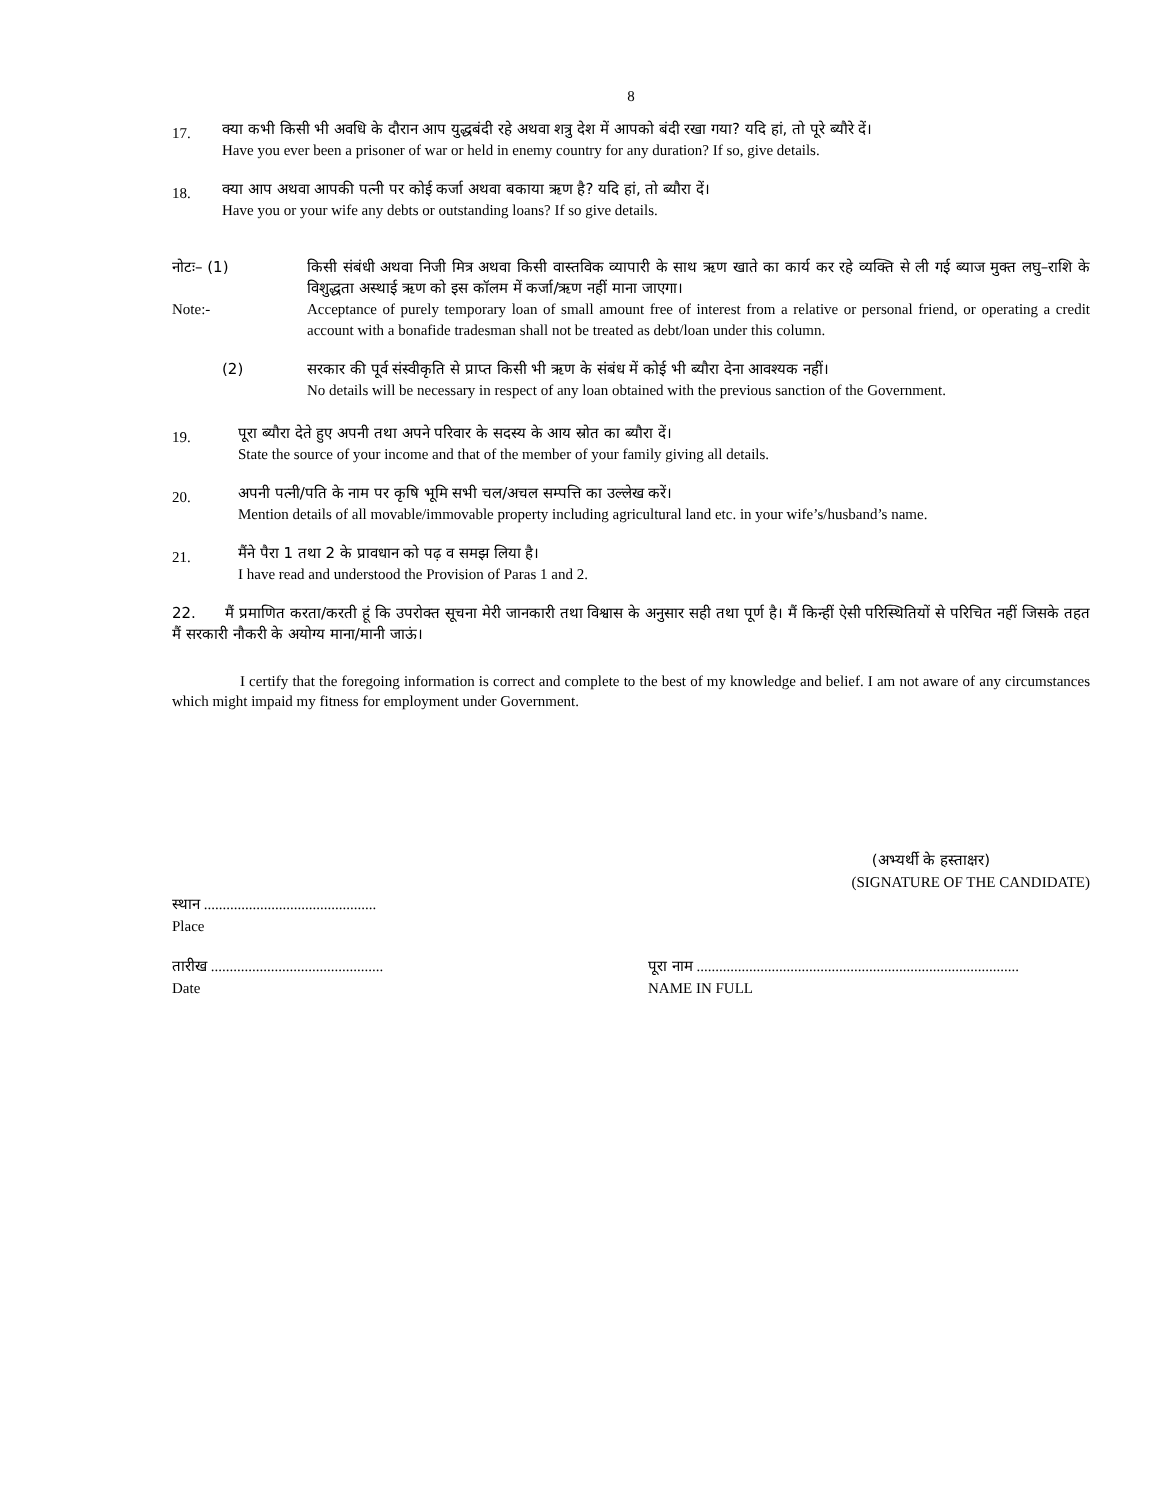8
17.
क्या कभी किसी भी अवधि के दौरान आप युद्धबंदी रहे अथवा शत्रु देश में आपको बंदी रखा गया? यदि हां, तो पूरे ब्यौरे दें।
Have you ever been a prisoner of war or held in enemy country for any duration? If so, give details.
18.
क्या आप अथवा आपकी पत्नी पर कोई कर्जा अथवा बकाया ऋण है? यदि हां, तो ब्यौरा दें।
Have you or your wife any debts or outstanding loans? If so give details.
नोटः– (1) किसी संबंधी अथवा निजी मित्र अथवा किसी वास्तविक व्यापारी के साथ ऋण खाते का कार्य कर रहे व्यक्ति से ली गई ब्याज मुक्त लघु–राशि के विशुद्धता अस्थाई ऋण को इस कॉलम में कर्जा/ऋण नहीं माना जाएगा।
Note:- Acceptance of purely temporary loan of small amount free of interest from a relative or personal friend, or operating a credit account with a bonafide tradesman shall not be treated as debt/loan under this column.
(2) सरकार की पूर्व संस्वीकृति से प्राप्त किसी भी ऋण के संबंध में कोई भी ब्यौरा देना आवश्यक नहीं।
No details will be necessary in respect of any loan obtained with the previous sanction of the Government.
19.
पूरा ब्यौरा देते हुए अपनी तथा अपने परिवार के सदस्य के आय स्रोत का ब्यौरा दें।
State the source of your income and that of the member of your family giving all details.
20.
अपनी पत्नी/पति के नाम पर कृषि भूमि सभी चल/अचल सम्पत्ति का उल्लेख करें।
Mention details of all movable/immovable property including agricultural land etc. in your wife’s/husband’s name.
21.
मैंने पैरा 1 तथा 2 के प्रावधान को पढ़ व समझ लिया है।
I have read and understood the Provision of Paras 1 and 2.
22. मैं प्रमाणित करता/करती हूं कि उपरोक्त सूचना मेरी जानकारी तथा विश्वास के अनुसार सही तथा पूर्ण है। मैं किन्हीं ऐसी परिस्थितियों से परिचित नहीं जिसके तहत मैं सरकारी नौकरी के अयोग्य माना/मानी जाऊं।
I certify that the foregoing information is correct and complete to the best of my knowledge and belief. I am not aware of any circumstances which might impaid my fitness for employment under Government.
(अभ्यर्थी के हस्ताक्षर)
(SIGNATURE OF THE CANDIDATE)
स्थान ..............................................
Place
तारीख ..............................................
Date
पूरा नाम ......................................................................................
NAME IN FULL